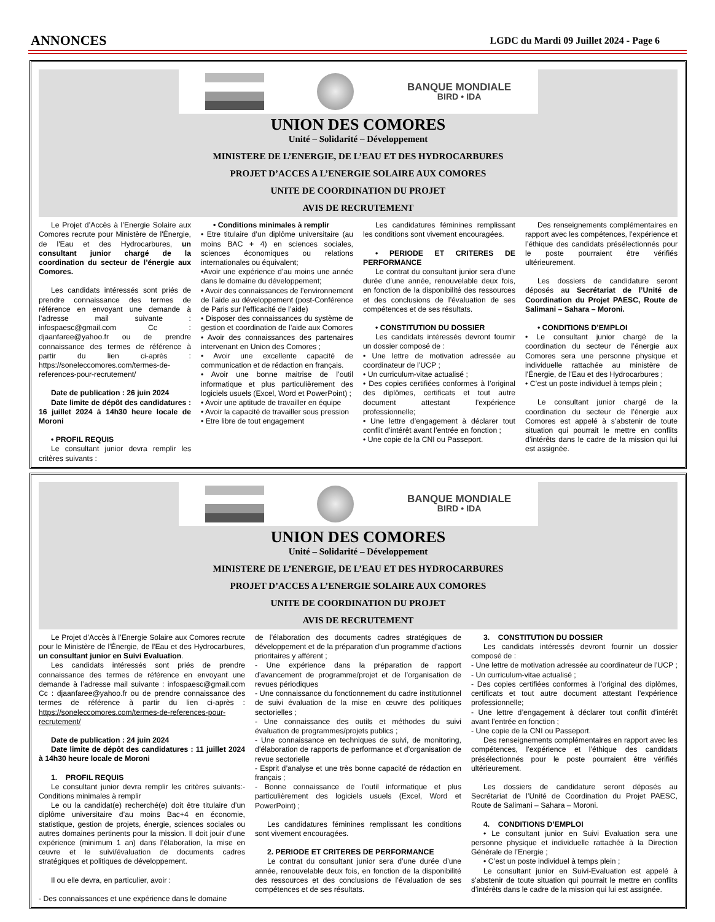ANNONCES
LGDC du Mardi 09 Juillet 2024 - Page 6
BANQUE MONDIALE
BIRD • IDA
UNION DES COMORES
Unité – Solidarité – Développement
MINISTERE DE L’ENERGIE, DE L’EAU ET DES HYDROCARBURES
PROJET D’ACCES A L’ENERGIE SOLAIRE AUX COMORES
UNITE DE COORDINATION DU PROJET
AVIS DE RECRUTEMENT
Le Projet d’Accès à l’Energie Solaire aux Comores recrute pour Ministère de l'Énergie, de l'Eau et des Hydrocarbures, un consultant junior chargé de la coordination du secteur de l’énergie aux Comores.
Les candidats intéressés sont priés de prendre connaissance des termes de référence en envoyant une demande à l’adresse mail suivante : infospaesc@gmail.com Cc : djaanfaree@yahoo.fr ou de prendre connaissance des termes de référence à partir du lien ci-après : https://soneleccomores.com/termes-de-references-pour-recrutement/
Date de publication : 26 juin 2024
Date limite de dépôt des candidatures : 16 juillet 2024 à 14h30 heure locale de Moroni
• PROFIL REQUIS
Le consultant junior devra remplir les critères suivants :
• Conditions minimales à remplir
• Etre titulaire d’un diplôme universitaire (au moins BAC + 4) en sciences sociales, sciences économiques ou relations internationales ou équivalent;
•Avoir une expérience d’au moins une année dans le domaine du développement;
• Avoir des connaissances de l’environnement de l’aide au développement (post-Conférence de Paris sur l’efficacité de l’aide)
• Disposer des connaissances du système de gestion et coordination de l’aide aux Comores
• Avoir des connaissances des partenaires intervenant en Union des Comores ;
• Avoir une excellente capacité de communication et de rédaction en français.
• Avoir une bonne maitrise de l’outil informatique et plus particulièrement des logiciels usuels (Excel, Word et PowerPoint) ;
• Avoir une aptitude de travailler en équipe
• Avoir la capacité de travailler sous pression
• Etre libre de tout engagement
Les candidatures féminines remplissant les conditions sont vivement encouragées.
• PERIODE ET CRITERES DE PERFORMANCE
Le contrat du consultant junior sera d’une durée d’une année, renouvelable deux fois, en fonction de la disponibilité des ressources et des conclusions de l’évaluation de ses compétences et de ses résultats.
• CONSTITUTION DU DOSSIER
Les candidats intéressés devront fournir un dossier composé de :
• Une lettre de motivation adressée au coordinateur de l’UCP ;
• Un curriculum-vitae actualisé ;
• Des copies certifiées conformes à l’original des diplômes, certificats et tout autre document attestant l’expérience professionnelle;
• Une lettre d’engagement à déclarer tout conflit d’intérêt avant l’entrée en fonction ;
• Une copie de la CNI ou Passeport.
Des renseignements complémentaires en rapport avec les compétences, l’expérience et l’éthique des candidats présélectionnés pour le poste pourraient être vérifiés ultérieurement.
Les dossiers de candidature seront déposés au Secrétariat de l’Unité de Coordination du Projet PAESC, Route de Salimani – Sahara – Moroni.
• CONDITIONS D’EMPLOI
• Le consultant junior chargé de la coordination du secteur de l’énergie aux Comores sera une personne physique et individuelle rattachée au ministère de l'Énergie, de l'Eau et des Hydrocarbures ;
• C’est un poste individuel à temps plein ;
Le consultant junior chargé de la coordination du secteur de l’énergie aux Comores est appelé à s’abstenir de toute situation qui pourrait le mettre en conflits d’intérêts dans le cadre de la mission qui lui est assignée.
BANQUE MONDIALE
BIRD • IDA
UNION DES COMORES
Unité – Solidarité – Développement
MINISTERE DE L’ENERGIE, DE L’EAU ET DES HYDROCARBURES
PROJET D’ACCES A L’ENERGIE SOLAIRE AUX COMORES
UNITE DE COORDINATION DU PROJET
AVIS DE RECRUTEMENT
Le Projet d’Accès à l’Energie Solaire aux Comores recrute pour le Ministère de l'Énergie, de l'Eau et des Hydrocarbures, un consultant junior en Suivi Evaluation.
Les candidats intéressés sont priés de prendre connaissance des termes de référence en envoyant une demande à l’adresse mail suivante : infospaesc@gmail.com Cc : djaanfaree@yahoo.fr ou de prendre connaissance des termes de référence à partir du lien ci-après : https://soneleccomores.com/termes-de-references-pour-recrutement/
Date de publication : 24 juin 2024
Date limite de dépôt des candidatures : 11 juillet 2024 à 14h30 heure locale de Moroni
1. PROFIL REQUIS
Le consultant junior devra remplir les critères suivants:- Conditions minimales à remplir
Le ou la candidat(e) recherché(e) doit être titulaire d’un diplôme universitaire d’au moins Bac+4 en économie, statistique, gestion de projets, énergie, sciences sociales ou autres domaines pertinents pour la mission. Il doit jouir d’une expérience (minimum 1 an) dans l’élaboration, la mise en œuvre et le suivi/évaluation de documents cadres stratégiques et politiques de développement.
Il ou elle devra, en particulier, avoir :
- Des connaissances et une expérience dans le domaine
de l’élaboration des documents cadres stratégiques de développement et de la préparation d’un programme d’actions prioritaires y afférent ;
- Une expérience dans la préparation de rapport d’avancement de programme/projet et de l’organisation de revues périodiques
- Une connaissance du fonctionnement du cadre institutionnel de suivi évaluation de la mise en œuvre des politiques sectorielles ;
- Une connaissance des outils et méthodes du suivi évaluation de programmes/projets publics ;
- Une connaissance en techniques de suivi, de monitoring, d’élaboration de rapports de performance et d’organisation de revue sectorielle
- Esprit d’analyse et une très bonne capacité de rédaction en français ;
- Bonne connaissance de l’outil informatique et plus particulièrement des logiciels usuels (Excel, Word et PowerPoint) ;
Les candidatures féminines remplissant les conditions sont vivement encouragées.
2. PERIODE ET CRITERES DE PERFORMANCE
Le contrat du consultant junior sera d’une durée d’une année, renouvelable deux fois, en fonction de la disponibilité des ressources et des conclusions de l’évaluation de ses compétences et de ses résultats.
3. CONSTITUTION DU DOSSIER
Les candidats intéressés devront fournir un dossier composé de :
- Une lettre de motivation adressée au coordinateur de l’UCP ;
- Un curriculum-vitae actualisé ;
- Des copies certifiées conformes à l’original des diplômes, certificats et tout autre document attestant l’expérience professionnelle;
- Une lettre d’engagement à déclarer tout conflit d’intérêt avant l’entrée en fonction ;
- Une copie de la CNI ou Passeport.
Des renseignements complémentaires en rapport avec les compétences, l’expérience et l’éthique des candidats présélectionnés pour le poste pourraient être vérifiés ultérieurement.
Les dossiers de candidature seront déposés au Secrétariat de l’Unité de Coordination du Projet PAESC, Route de Salimani – Sahara – Moroni.
4. CONDITIONS D’EMPLOI
• Le consultant junior en Suivi Evaluation sera une personne physique et individuelle rattachée à la Direction Générale de l’Energie ;
• C’est un poste individuel à temps plein ;
Le consultant junior en Suivi-Evaluation est appelé à s’abstenir de toute situation qui pourrait le mettre en conflits d’intérêts dans le cadre de la mission qui lui est assignée.